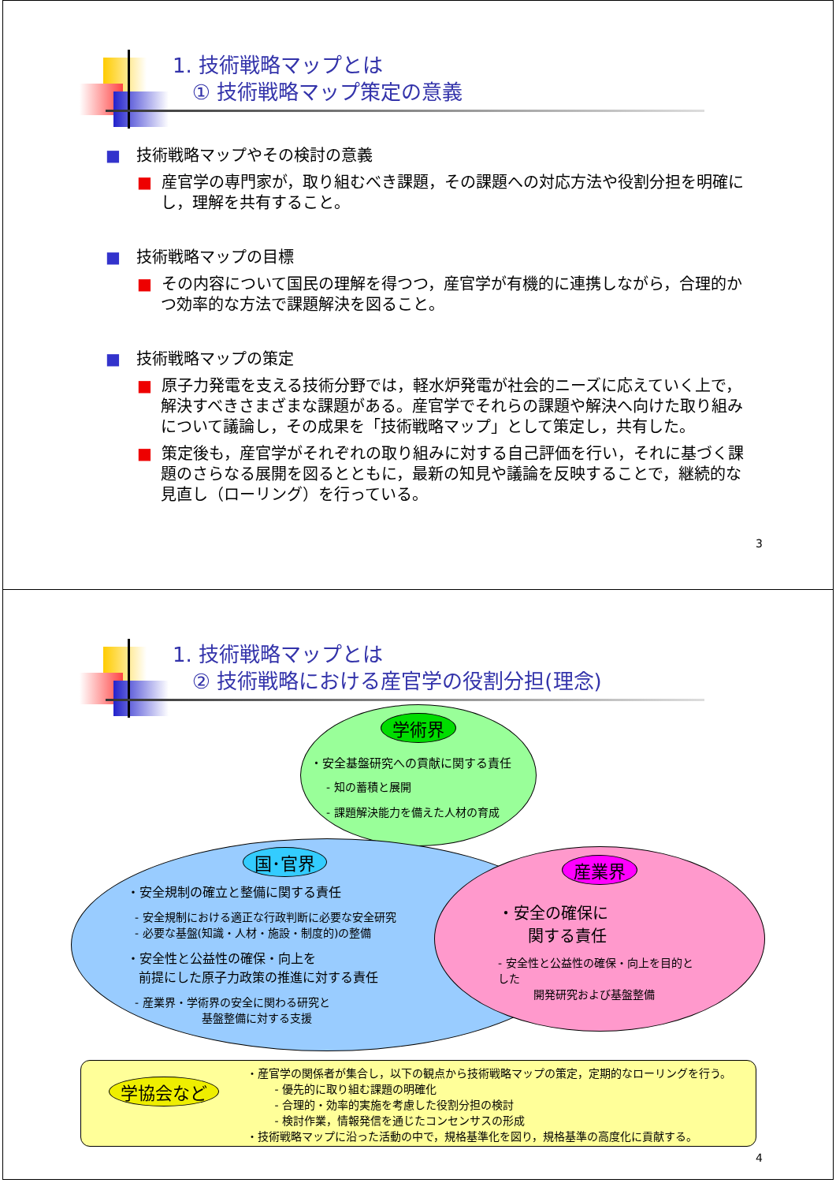1. 技術戦略マップとは
① 技術戦略マップ策定の意義
■ 技術戦略マップやその検討の意義
■ 産官学の専門家が，取り組むべき課題，その課題への対応方法や役割分担を明確にし，理解を共有すること。
■ 技術戦略マップの目標
■ その内容について国民の理解を得つつ，産官学が有機的に連携しながら，合理的かつ効率的な方法で課題解決を図ること。
■ 技術戦略マップの策定
■ 原子力発電を支える技術分野では，軽水炉発電が社会的ニーズに応えていく上で，解決すべきさまざまな課題がある。産官学でそれらの課題や解決へ向けた取り組みについて議論し，その成果を「技術戦略マップ」として策定し，共有した。
■ 策定後も，産官学がそれぞれの取り組みに対する自己評価を行い，それに基づく課題のさらなる展開を図るとともに，最新の知見や議論を反映することで，継続的な見直し（ローリング）を行っている。
3
1. 技術戦略マップとは
② 技術戦略における産官学の役割分担(理念)
学術界
・安全基盤研究への貢献に関する責任
- 知の蓄積と展開
- 課題解決能力を備えた人材の育成
国･官界
・安全規制の確立と整備に関する責任
- 安全規制における適正な行政判断に必要な安全研究
- 必要な基盤(知識・人材・施設・制度的)の整備
・安全性と公益性の確保・向上を
前提にした原子力政策の推進に対する責任
- 産業界・学術界の安全に関わる研究と
基盤整備に対する支援
産業界
・安全の確保に
関する責任
- 安全性と公益性の確保・向上を目的とした
開発研究および基盤整備
学協会など
・産官学の関係者が集合し，以下の観点から技術戦略マップの策定，定期的なローリングを行う。
- 優先的に取り組む課題の明確化
- 合理的・効率的実施を考慮した役割分担の検討
- 検討作業，情報発信を通じたコンセンサスの形成
・技術戦略マップに沿った活動の中で，規格基準化を図り，規格基準の高度化に貢献する。
4